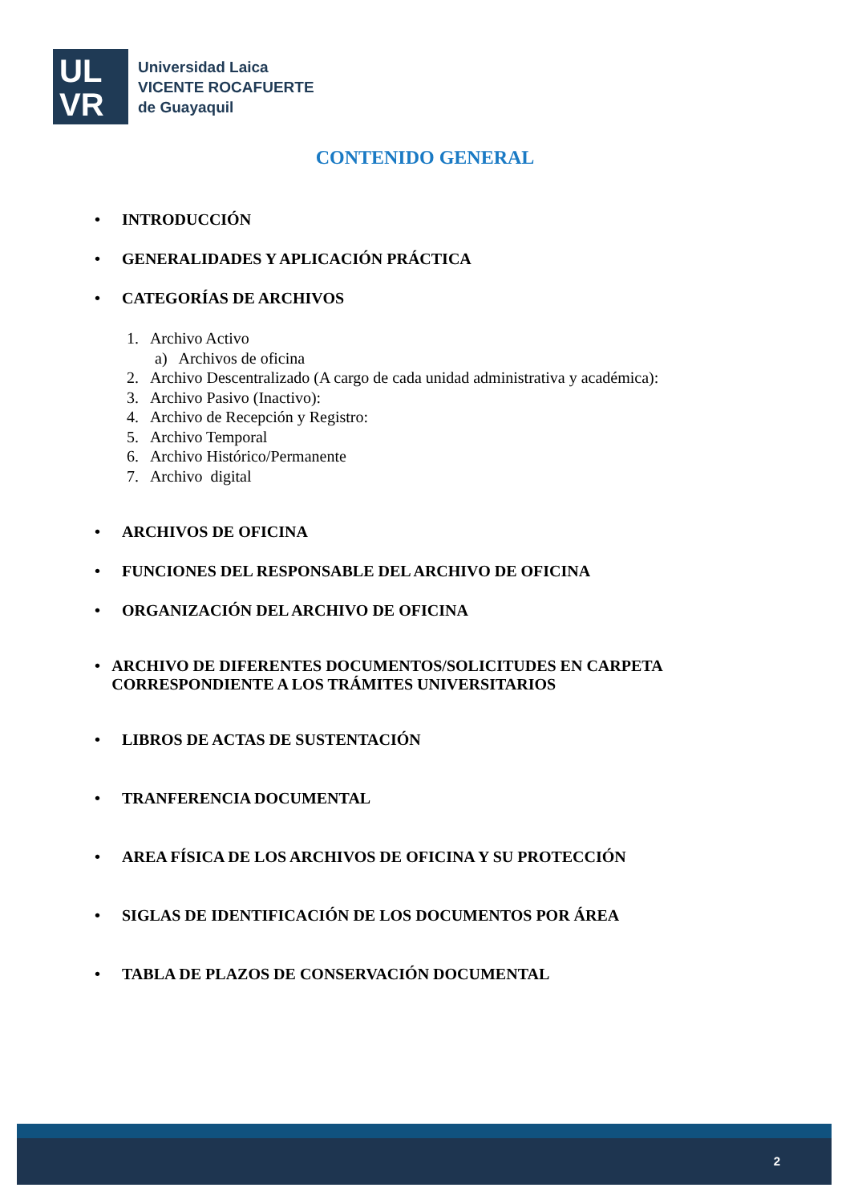UL
VR
Universidad Laica
VICENTE ROCAFUERTE
de Guayaquil
CONTENIDO GENERAL
• INTRODUCCIÓN
• GENERALIDADES Y APLICACIÓN PRÁCTICA
• CATEGORÍAS DE ARCHIVOS
1. Archivo Activo
a) Archivos de oficina
2. Archivo Descentralizado (A cargo de cada unidad administrativa y académica):
3. Archivo Pasivo (Inactivo):
4. Archivo de Recepción y Registro:
5. Archivo Temporal
6. Archivo Histórico/Permanente
7. Archivo digital
• ARCHIVOS DE OFICINA
• FUNCIONES DEL RESPONSABLE DEL ARCHIVO DE OFICINA
• ORGANIZACIÓN DEL ARCHIVO DE OFICINA
• ARCHIVO DE DIFERENTES DOCUMENTOS/SOLICITUDES EN CARPETA CORRESPONDIENTE A LOS TRÁMITES UNIVERSITARIOS
• LIBROS DE ACTAS DE SUSTENTACIÓN
• TRANFERENCIA DOCUMENTAL
• AREA FÍSICA DE LOS ARCHIVOS DE OFICINA Y SU PROTECCIÓN
• SIGLAS DE IDENTIFICACIÓN DE LOS DOCUMENTOS POR ÁREA
• TABLA DE PLAZOS DE CONSERVACIÓN DOCUMENTAL
2